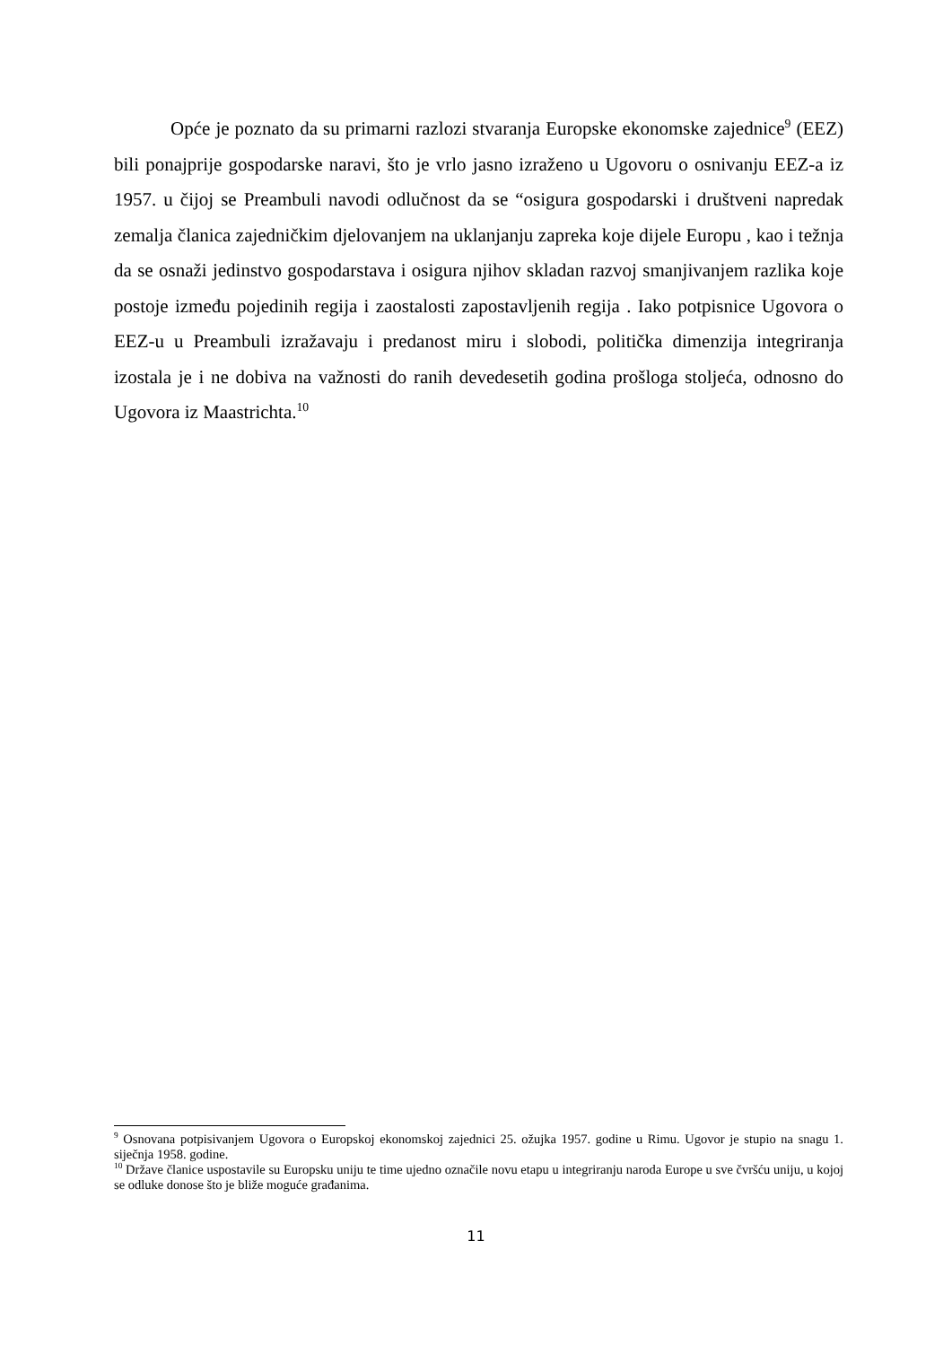Opće je poznato da su primarni razlozi stvaranja Europske ekonomske zajednice<sup>9</sup> (EEZ) bili ponajprije gospodarske naravi, što je vrlo jasno izraženo u Ugovoru o osnivanju EEZ-a iz 1957. u čijoj se Preambuli navodi odlučnost da se “osigura gospodarski i društveni napredak zemalja članica zajedničkim djelovanjem na uklanjanju zapreka koje dijele Europu , kao i težnja da se osnaži jedinstvo gospodarstava i osigura njihov skladan razvoj smanjivanjem razlika koje postoje između pojedinih regija i zaostalosti zapostavljenih regija . Iako potpisnice Ugovora o EEZ-u u Preambuli izražavaju i predanost miru i slobodi, politička dimenzija integriranja izostala je i ne dobiva na važnosti do ranih devedesetih godina prošloga stoljeća, odnosno do Ugovora iz Maastrichta.<sup>10</sup>
<sup>9</sup> Osnovana potpisivanjem Ugovora o Europskoj ekonomskoj zajednici 25. ožujka 1957. godine u Rimu. Ugovor je stupio na snagu 1. siječnja 1958. godine.
<sup>10</sup> Države članice uspostavile su Europsku uniju te time ujedno označile novu etapu u integriranju naroda Europe u sve čvršću uniju, u kojoj se odluke donose što je bliže moguće građanima.
11